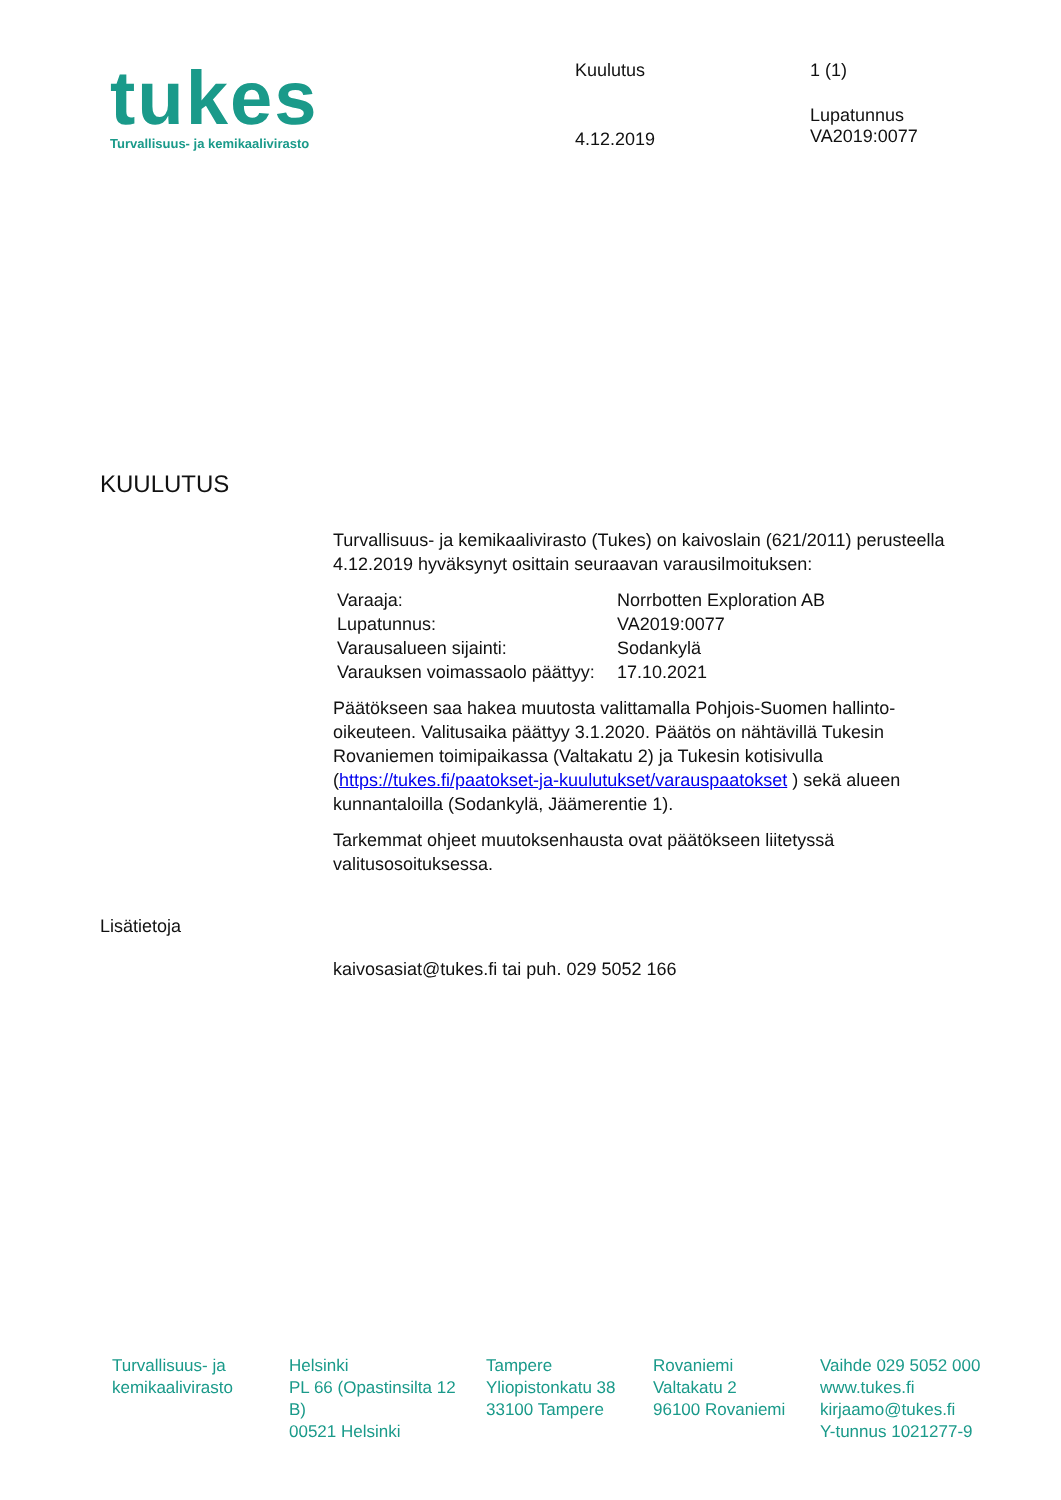tukes
Turvallisuus- ja kemikaalivirasto
Kuulutus
4.12.2019
1 (1)
Lupatunnus
VA2019:0077
KUULUTUS
Turvallisuus- ja kemikaalivirasto (Tukes) on kaivoslain (621/2011) perusteella 4.12.2019 hyväksynyt osittain seuraavan varausilmoituksen:
| Varaaja: | Norrbotten Exploration AB |
| Lupatunnus: | VA2019:0077 |
| Varausalueen sijainti: | Sodankylä |
| Varauksen voimassaolo päättyy: | 17.10.2021 |
Päätökseen saa hakea muutosta valittamalla Pohjois-Suomen hallinto-oikeuteen. Valitusaika päättyy 3.1.2020. Päätös on nähtävillä Tukesin Rovaniemen toimipaikassa (Valtakatu 2) ja Tukesin kotisivulla (https://tukes.fi/paatokset-ja-kuulutukset/varauspaatokset ) sekä alueen kunnantaloilla (Sodankylä, Jäämerentie 1).
Tarkemmat ohjeet muutoksenhausta ovat päätökseen liitetyssä valitusosoituksessa.
Lisätietoja
kaivosasiat@tukes.fi tai puh. 029 5052 166
Turvallisuus- ja
kemikaalivirasto
Helsinki
PL 66 (Opastinsilta 12 B)
00521 Helsinki
Tampere
Yliopistonkatu 38
33100 Tampere
Rovaniemi
Valtakatu 2
96100 Rovaniemi
Vaihde 029 5052 000
www.tukes.fi
kirjaamo@tukes.fi
Y-tunnus 1021277-9